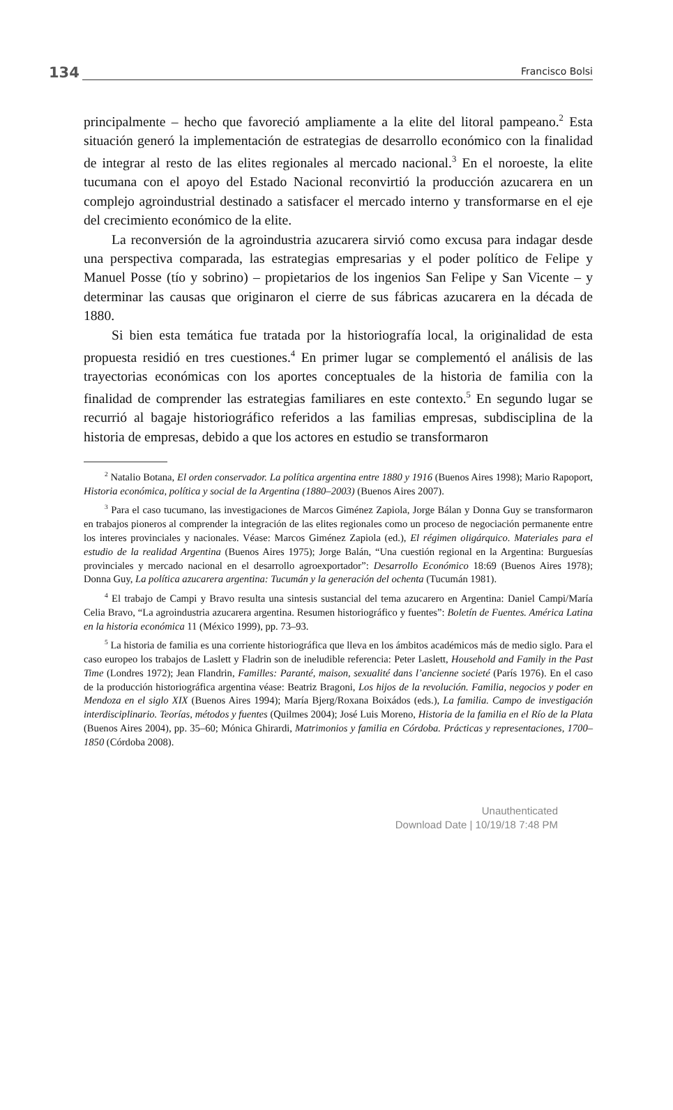134 Francisco Bolsi
principalmente – hecho que favoreció ampliamente a la elite del litoral pampeano.<sup>2</sup> Esta situación generó la implementación de estrategias de desarrollo económico con la finalidad de integrar al resto de las elites regionales al mercado nacional.<sup>3</sup> En el noroeste, la elite tucumana con el apoyo del Estado Nacional reconvirtió la producción azucarera en un complejo agroindustrial destinado a satisfacer el mercado interno y transformarse en el eje del crecimiento económico de la elite.
La reconversión de la agroindustria azucarera sirvió como excusa para indagar desde una perspectiva comparada, las estrategias empresarias y el poder político de Felipe y Manuel Posse (tío y sobrino) – propietarios de los ingenios San Felipe y San Vicente – y determinar las causas que originaron el cierre de sus fábricas azucarera en la década de 1880.
Si bien esta temática fue tratada por la historiografía local, la originalidad de esta propuesta residió en tres cuestiones.<sup>4</sup> En primer lugar se complementó el análisis de las trayectorias económicas con los aportes conceptuales de la historia de familia con la finalidad de comprender las estrategias familiares en este contexto.<sup>5</sup> En segundo lugar se recurrió al bagaje historiográfico referidos a las familias empresas, subdisciplina de la historia de empresas, debido a que los actores en estudio se transformaron
<sup>2</sup> Natalio Botana, El orden conservador. La política argentina entre 1880 y 1916 (Buenos Aires 1998); Mario Rapoport, Historia económica, política y social de la Argentina (1880–2003) (Buenos Aires 2007).
<sup>3</sup> Para el caso tucumano, las investigaciones de Marcos Giménez Zapiola, Jorge Bálan y Donna Guy se transformaron en trabajos pioneros al comprender la integración de las elites regionales como un proceso de negociación permanente entre los interes provinciales y nacionales. Véase: Marcos Giménez Zapiola (ed.), El régimen oligárquico. Materiales para el estudio de la realidad Argentina (Buenos Aires 1975); Jorge Balán, “Una cuestión regional en la Argentina: Burguesías provinciales y mercado nacional en el desarrollo agroexportador”: Desarrollo Económico 18:69 (Buenos Aires 1978); Donna Guy, La política azucarera argentina: Tucumán y la generación del ochenta (Tucumán 1981).
<sup>4</sup> El trabajo de Campi y Bravo resulta una sintesis sustancial del tema azucarero en Argentina: Daniel Campi/María Celia Bravo, “La agroindustria azucarera argentina. Resumen historiográfico y fuentes”: Boletín de Fuentes. América Latina en la historia económica 11 (México 1999), pp. 73–93.
<sup>5</sup> La historia de familia es una corriente historiográfica que lleva en los ámbitos académicos más de medio siglo. Para el caso europeo los trabajos de Laslett y Fladrin son de ineludible referencia: Peter Laslett, Household and Family in the Past Time (Londres 1972); Jean Flandrin, Familles: Paranté, maison, sexualité dans l’ancienne societé (París 1976). En el caso de la producción historiográfica argentina véase: Beatriz Bragoni, Los hijos de la revolución. Familia, negocios y poder en Mendoza en el siglo XIX (Buenos Aires 1994); María Bjerg/Roxana Boixádos (eds.), La familia. Campo de investigación interdisciplinario. Teorías, métodos y fuentes (Quilmes 2004); José Luis Moreno, Historia de la familia en el Río de la Plata (Buenos Aires 2004), pp. 35–60; Mónica Ghirardi, Matrimonios y familia en Córdoba. Prácticas y representaciones, 1700–1850 (Córdoba 2008).
Unauthenticated
Download Date | 10/19/18 7:48 PM